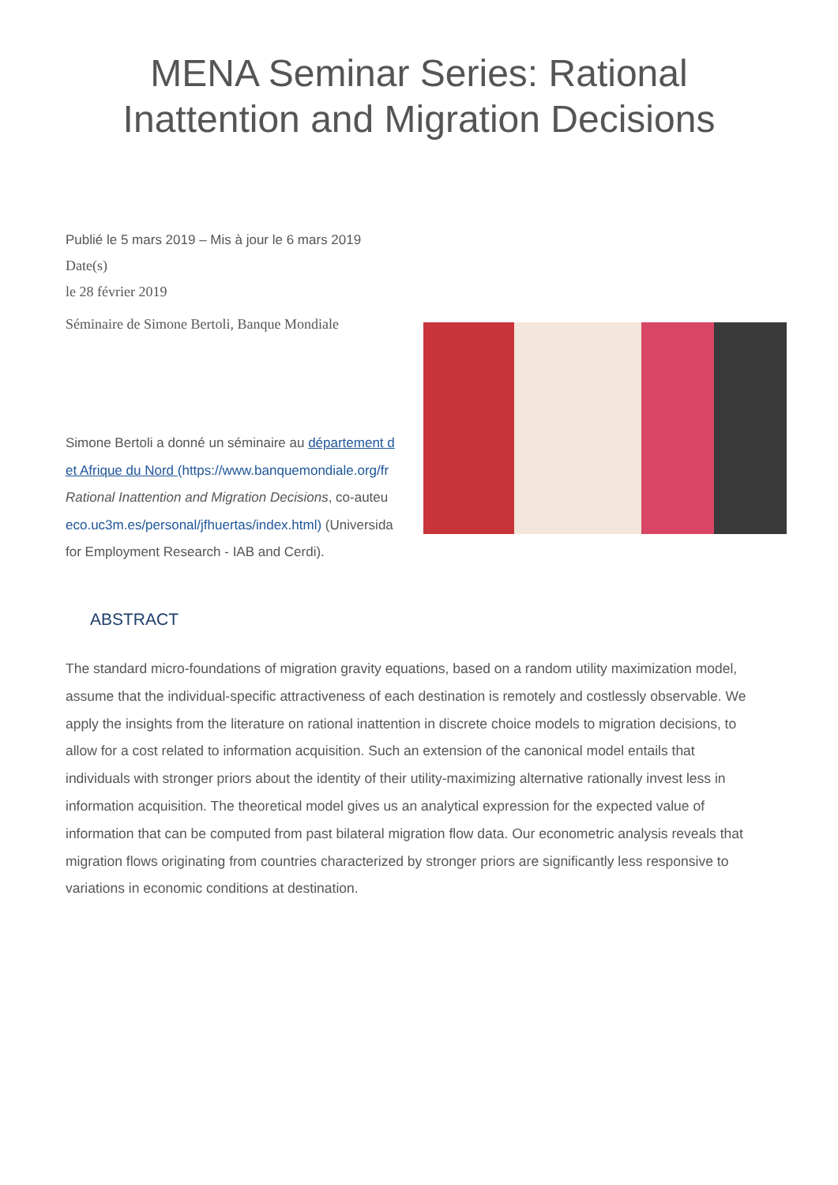MENA Seminar Series: Rational
Inattention and Migration Decisions
Publié le 5 mars 2019 – Mis à jour le 6 mars 2019
Date(s)
le 28 février 2019
Séminaire de Simone Bertoli, Banque Mondiale
Simone Bertoli a donné un séminaire au département d
et Afrique du Nord (https://www.banquemondiale.org/fr
Rational Inattention and Migration Decisions, co-auteu
eco.uc3m.es/personal/jfhuertas/index.html) (Universida
for Employment Research - IAB and Cerdi).
ABSTRACT
The standard micro-foundations of migration gravity equations, based on a random utility maximization model, assume that the individual-specific attractiveness of each destination is remotely and costlessly observable. We apply the insights from the literature on rational inattention in discrete choice models to migration decisions, to allow for a cost related to information acquisition. Such an extension of the canonical model entails that individuals with stronger priors about the identity of their utility-maximizing alternative rationally invest less in information acquisition. The theoretical model gives us an analytical expression for the expected value of information that can be computed from past bilateral migration flow data. Our econometric analysis reveals that migration flows originating from countries characterized by stronger priors are significantly less responsive to variations in economic conditions at destination.